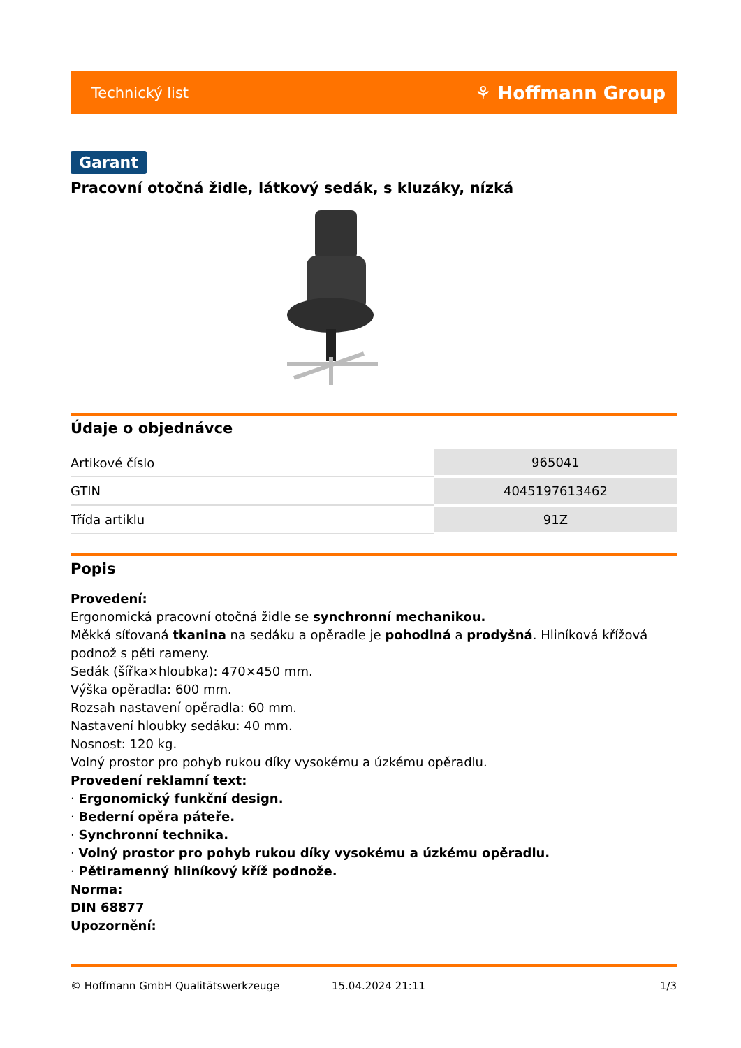Technický list ⚘ Hoffmann Group
Garant
Pracovní otočná židle, látkový sedák, s kluzáky, nízká
Údaje o objednávce
| Artikové číslo | 965041 |
| GTIN | 4045197613462 |
| Třída artiklu | 91Z |
Popis
Provedení:
Ergonomická pracovní otočná židle se synchronní mechanikou.
Měkká síťovaná tkanina na sedáku a opěradle je pohodlná a prodyšná. Hliníková křížová podnož s pěti rameny.
Sedák (šířka×hloubka): 470×450 mm.
Výška opěradla: 600 mm.
Rozsah nastavení opěradla: 60 mm.
Nastavení hloubky sedáku: 40 mm.
Nosnost: 120 kg.
Volný prostor pro pohyb rukou díky vysokému a úzkému opěradlu.
Provedení reklamní text:
· Ergonomický funkční design.
· Bederní opěra páteře.
· Synchronní technika.
· Volný prostor pro pohyb rukou díky vysokému a úzkému opěradlu.
· Pětiramenný hliníkový kříž podnože.
Norma:
DIN 68877
Upozornění:
© Hoffmann GmbH Qualitätswerkzeuge 15.04.2024 21:11 1/3